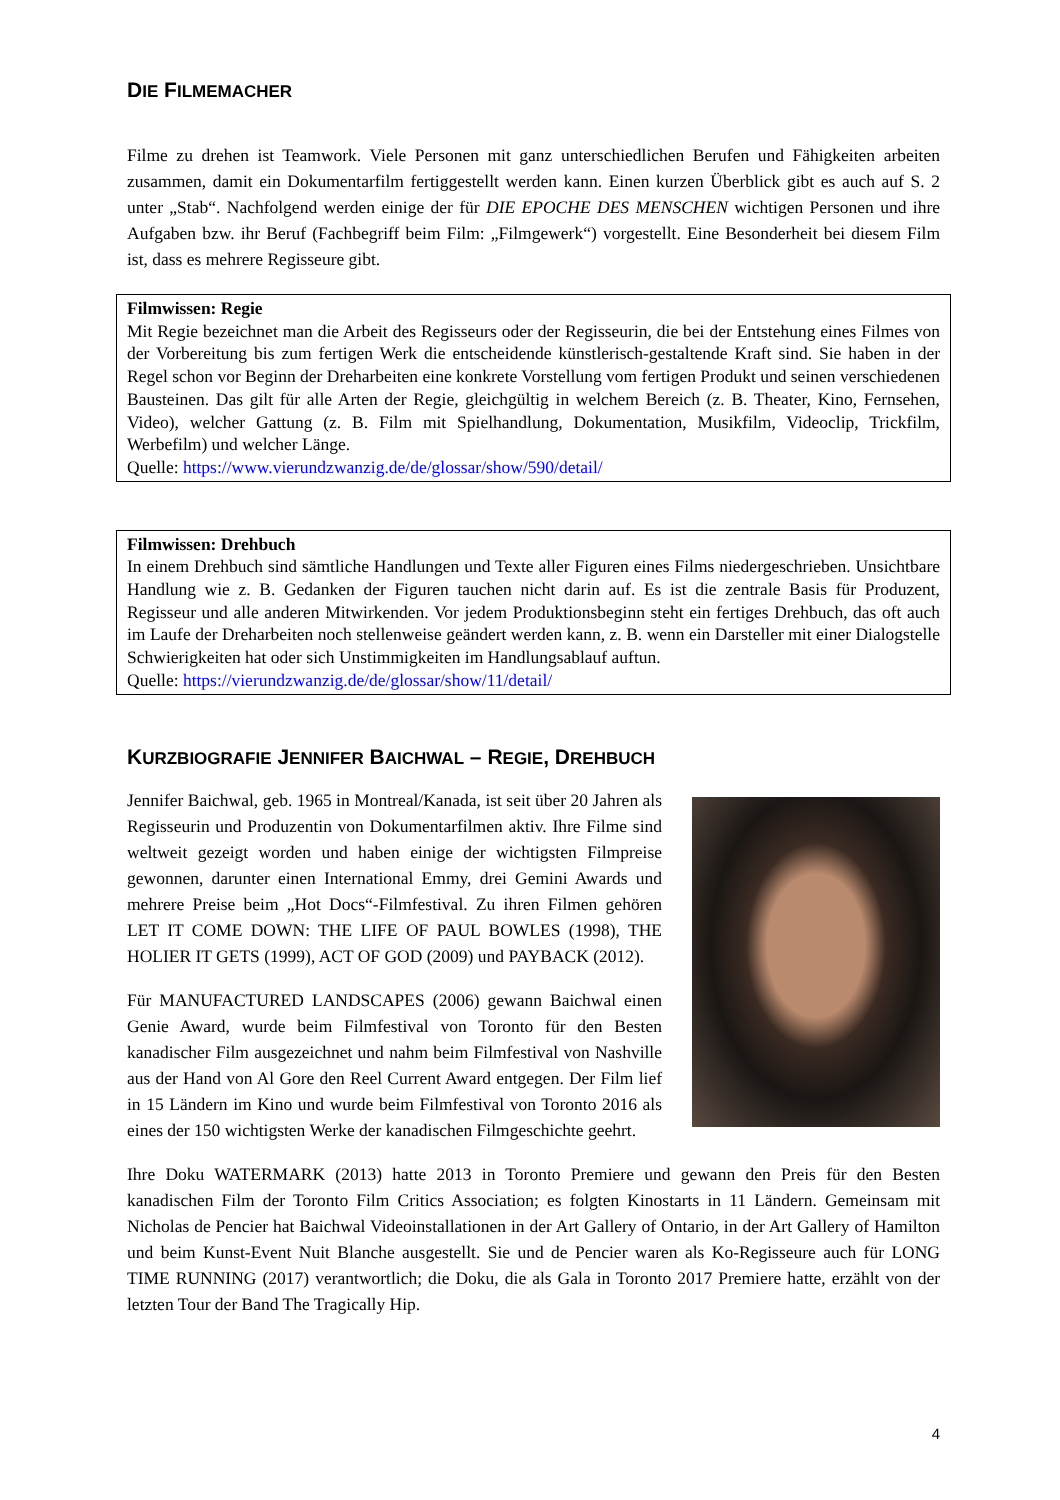DIE FILMEMACHER
Filme zu drehen ist Teamwork. Viele Personen mit ganz unterschiedlichen Berufen und Fähigkeiten arbeiten zusammen, damit ein Dokumentarfilm fertiggestellt werden kann. Einen kurzen Überblick gibt es auch auf S. 2 unter „Stab“. Nachfolgend werden einige der für DIE EPOCHE DES MENSCHEN wichtigen Personen und ihre Aufgaben bzw. ihr Beruf (Fachbegriff beim Film: „Filmgewerk“) vorgestellt. Eine Besonderheit bei diesem Film ist, dass es mehrere Regisseure gibt.
Filmwissen: Regie
Mit Regie bezeichnet man die Arbeit des Regisseurs oder der Regisseurin, die bei der Entstehung eines Filmes von der Vorbereitung bis zum fertigen Werk die entscheidende künstlerisch-gestaltende Kraft sind. Sie haben in der Regel schon vor Beginn der Dreharbeiten eine konkrete Vorstellung vom fertigen Produkt und seinen verschiedenen Bausteinen. Das gilt für alle Arten der Regie, gleichgültig in welchem Bereich (z. B. Theater, Kino, Fernsehen, Video), welcher Gattung (z. B. Film mit Spielhandlung, Dokumentation, Musikfilm, Videoclip, Trickfilm, Werbefilm) und welcher Länge.
Quelle: https://www.vierundzwanzig.de/de/glossar/show/590/detail/
Filmwissen: Drehbuch
In einem Drehbuch sind sämtliche Handlungen und Texte aller Figuren eines Films niedergeschrieben. Unsichtbare Handlung wie z. B. Gedanken der Figuren tauchen nicht darin auf. Es ist die zentrale Basis für Produzent, Regisseur und alle anderen Mitwirkenden. Vor jedem Produktionsbeginn steht ein fertiges Drehbuch, das oft auch im Laufe der Dreharbeiten noch stellenweise geändert werden kann, z. B. wenn ein Darsteller mit einer Dialogstelle Schwierigkeiten hat oder sich Unstimmigkeiten im Handlungsablauf auftun.
Quelle: https://vierundzwanzig.de/de/glossar/show/11/detail/
KURZBIOGRAFIE JENNIFER BAICHWAL – REGIE, DREHBUCH
Jennifer Baichwal, geb. 1965 in Montreal/Kanada, ist seit über 20 Jahren als Regisseurin und Produzentin von Dokumentarfilmen aktiv. Ihre Filme sind weltweit gezeigt worden und haben einige der wichtigsten Filmpreise gewonnen, darunter einen International Emmy, drei Gemini Awards und mehrere Preise beim „Hot Docs“-Filmfestival. Zu ihren Filmen gehören LET IT COME DOWN: THE LIFE OF PAUL BOWLES (1998), THE HOLIER IT GETS (1999), ACT OF GOD (2009) und PAYBACK (2012).
Für MANUFACTURED LANDSCAPES (2006) gewann Baichwal einen Genie Award, wurde beim Filmfestival von Toronto für den Besten kanadischer Film ausgezeichnet und nahm beim Filmfestival von Nashville aus der Hand von Al Gore den Reel Current Award entgegen. Der Film lief in 15 Ländern im Kino und wurde beim Filmfestival von Toronto 2016 als eines der 150 wichtigsten Werke der kanadischen Filmgeschichte geehrt.
Ihre Doku WATERMARK (2013) hatte 2013 in Toronto Premiere und gewann den Preis für den Besten kanadischen Film der Toronto Film Critics Association; es folgten Kinostarts in 11 Ländern. Gemeinsam mit Nicholas de Pencier hat Baichwal Videoinstallationen in der Art Gallery of Ontario, in der Art Gallery of Hamilton und beim Kunst-Event Nuit Blanche ausgestellt. Sie und de Pencier waren als Ko-Regisseure auch für LONG TIME RUNNING (2017) verantwortlich; die Doku, die als Gala in Toronto 2017 Premiere hatte, erzählt von der letzten Tour der Band The Tragically Hip.
4